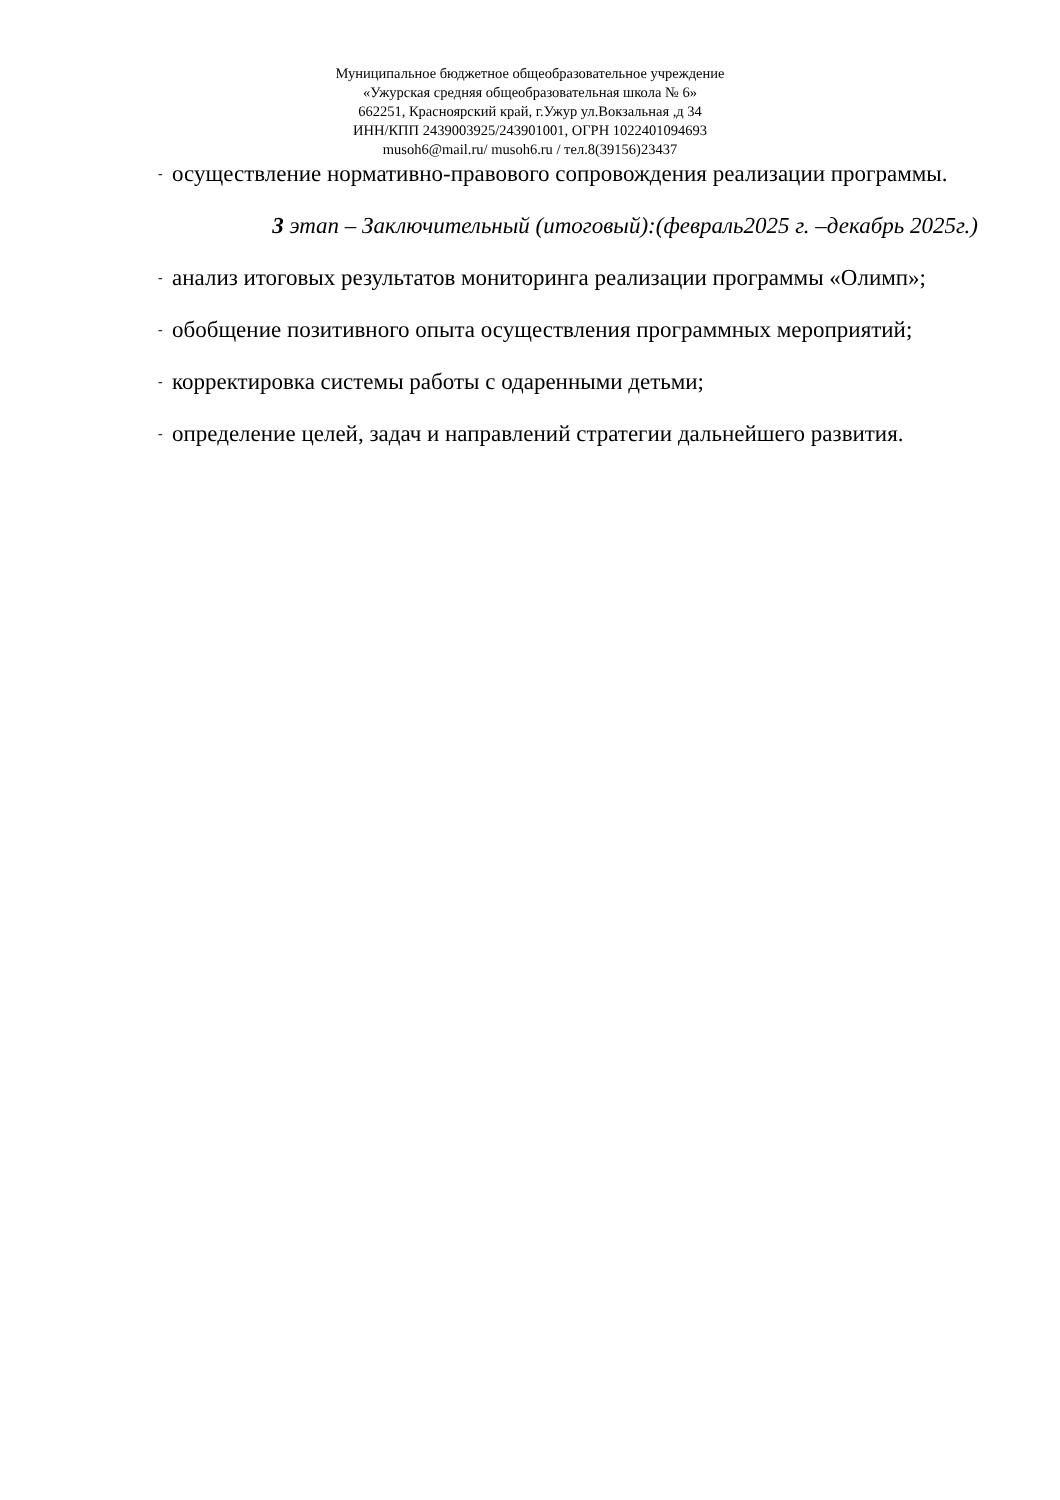Муниципальное бюджетное общеобразовательное учреждение
«Ужурская средняя общеобразовательная школа № 6»
662251, Красноярский край, г.Ужур ул.Вокзальная ,д 34
ИНН/КПП 2439003925/243901001, ОГРН 1022401094693
musoh6@mail.ru/ musoh6.ru / тел.8(39156)23437
- осуществление нормативно-правового сопровождения реализации программы.
3 этап – Заключительный (итоговый):(февраль2025 г. –декабрь 2025г.)
- анализ итоговых результатов мониторинга реализации программы «Олимп»;
- обобщение позитивного опыта осуществления программных мероприятий;
- корректировка системы работы с одаренными детьми;
- определение целей, задач и направлений стратегии дальнейшего развития.